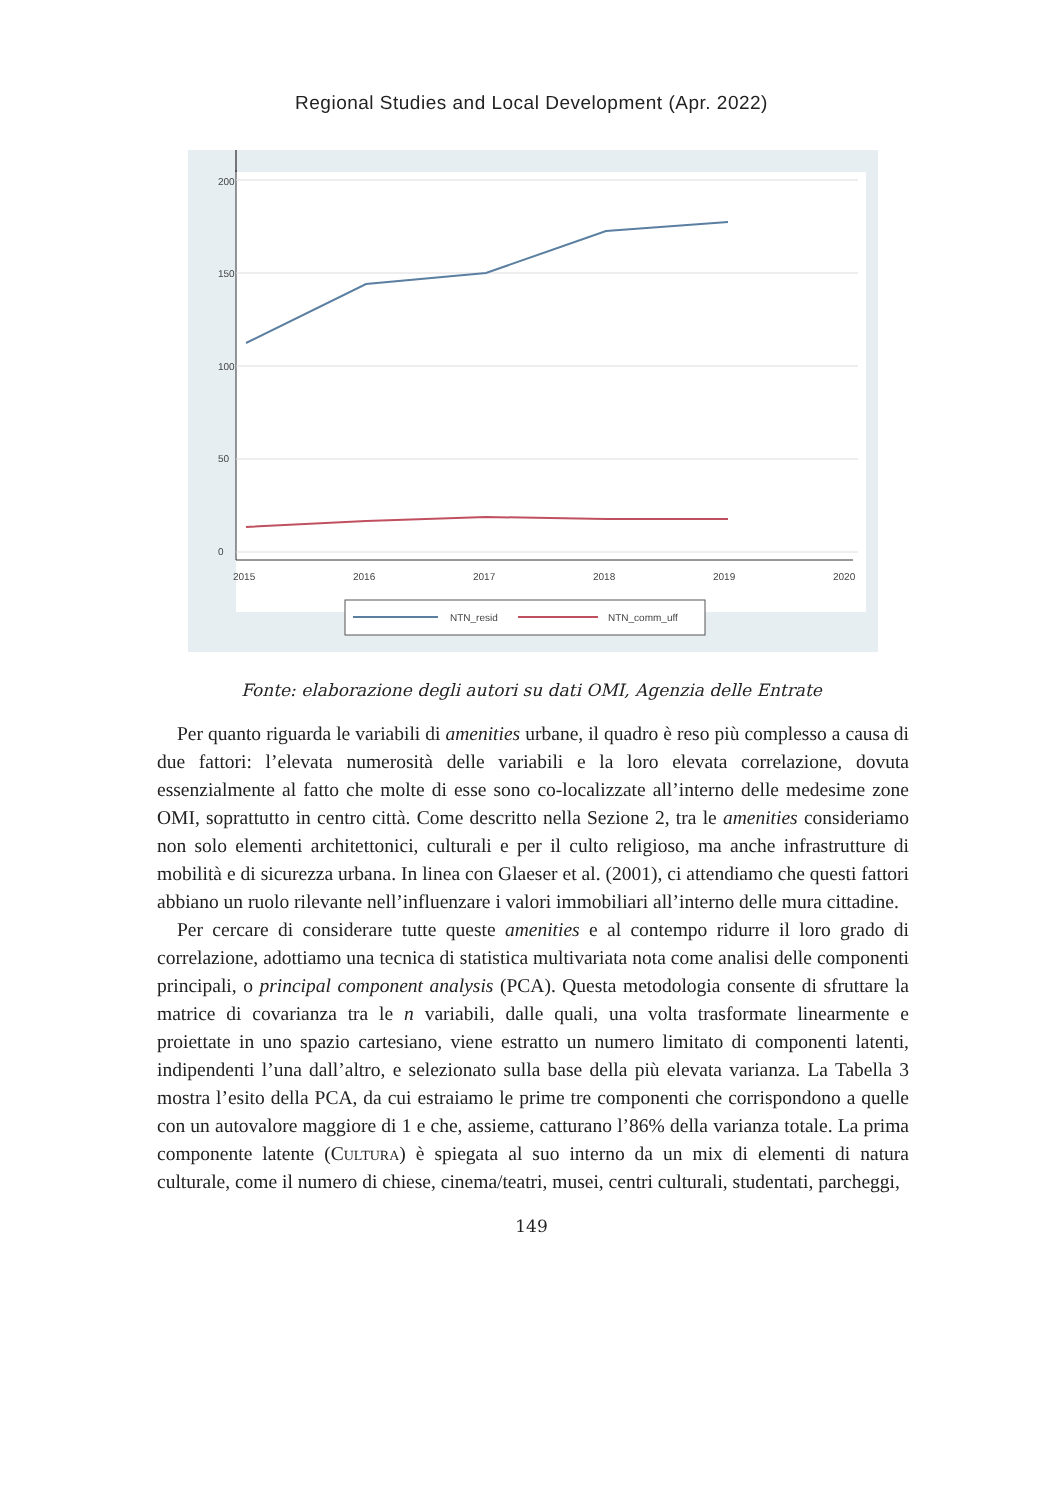Regional Studies and Local Development (Apr. 2022)
0
50
100
150
200
2015
2016
2017
2018
2019
2020
NTN_resid
NTN_comm_uff
Fonte: elaborazione degli autori su dati OMI, Agenzia delle Entrate
Per quanto riguarda le variabili di amenities urbane, il quadro è reso più complesso a causa di due fattori: l’elevata numerosità delle variabili e la loro elevata correlazione, dovuta essenzialmente al fatto che molte di esse sono co-localizzate all’interno delle medesime zone OMI, soprattutto in centro città. Come descritto nella Sezione 2, tra le amenities consideriamo non solo elementi architettonici, culturali e per il culto religioso, ma anche infrastrutture di mobilità e di sicurezza urbana. In linea con Glaeser et al. (2001), ci attendiamo che questi fattori abbiano un ruolo rilevante nell’influenzare i valori immobiliari all’interno delle mura cittadine.
Per cercare di considerare tutte queste amenities e al contempo ridurre il loro grado di correlazione, adottiamo una tecnica di statistica multivariata nota come analisi delle componenti principali, o principal component analysis (PCA). Questa metodologia consente di sfruttare la matrice di covarianza tra le n variabili, dalle quali, una volta trasformate linearmente e proiettate in uno spazio cartesiano, viene estratto un numero limitato di componenti latenti, indipendenti l’una dall’altro, e selezionato sulla base della più elevata varianza. La Tabella 3 mostra l’esito della PCA, da cui estraiamo le prime tre componenti che corrispondono a quelle con un autovalore maggiore di 1 e che, assieme, catturano l’86% della varianza totale. La prima componente latente (Cultura) è spiegata al suo interno da un mix di elementi di natura culturale, come il numero di chiese, cinema/teatri, musei, centri culturali, studentati, parcheggi,
149